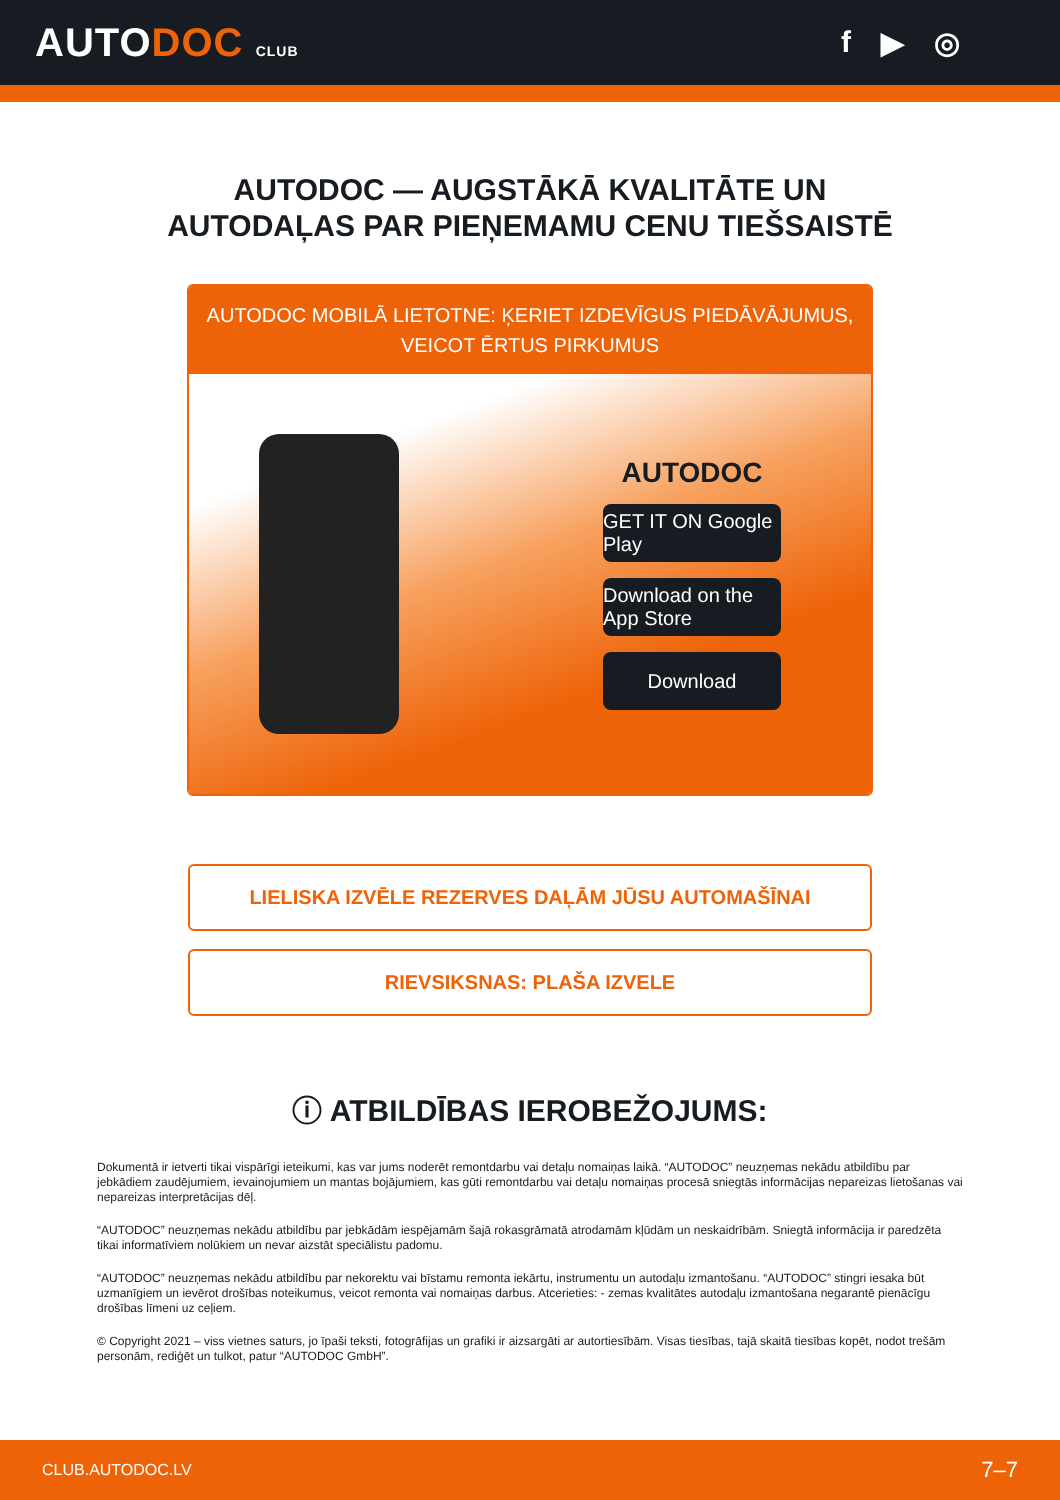AUTODOC CLUB
f ▶ ◎
AUTODOC — AUGSTĀKĀ KVALITĀTE UN
AUTODAĻAS PAR PIEŅEMAMU CENU TIEŠSAISTĒ
AUTODOC MOBILĀ LIETOTNE: ĶERIET IZDEVĪGUS PIEDĀVĀJUMUS,
VEICOT ĒRTUS PIRKUMUS
AUTODOC
GET IT ON Google Play
Download on the App Store
Download
LIELISKA IZVĒLE REZERVES DAĻĀM JŪSU AUTOMAŠĪNAI
RIEVSIKSNAS: PLAŠA IZVELE
ⓘ ATBILDĪBAS IEROBEŽOJUMS:
Dokumentā ir ietverti tikai vispārīgi ieteikumi, kas var jums noderēt remontdarbu vai detaļu nomaiņas laikā. “AUTODOC” neuzņemas nekādu atbildību par jebkādiem zaudējumiem, ievainojumiem un mantas bojājumiem, kas gūti remontdarbu vai detaļu nomaiņas procesā sniegtās informācijas nepareizas lietošanas vai nepareizas interpretācijas dēļ.
“AUTODOC” neuzņemas nekādu atbildību par jebkādām iespējamām šajā rokasgrāmatā atrodamām kļūdām un neskaidrībām. Sniegtā informācija ir paredzēta tikai informatīviem nolūkiem un nevar aizstāt speciālistu padomu.
“AUTODOC” neuzņemas nekādu atbildību par nekorektu vai bīstamu remonta iekārtu, instrumentu un autodaļu izmantošanu. “AUTODOC” stingri iesaka būt uzmanīgiem un ievērot drošības noteikumus, veicot remonta vai nomaiņas darbus. Atcerieties: - zemas kvalitātes autodaļu izmantošana negarantē pienācīgu drošības līmeni uz ceļiem.
© Copyright 2021 – viss vietnes saturs, jo īpaši teksti, fotogrāfijas un grafiki ir aizsargāti ar autortiesībām. Visas tiesības, tajā skaitā tiesības kopēt, nodot trešām personām, rediģēt un tulkot, patur “AUTODOC GmbH”.
CLUB.AUTODOC.LV 7–7